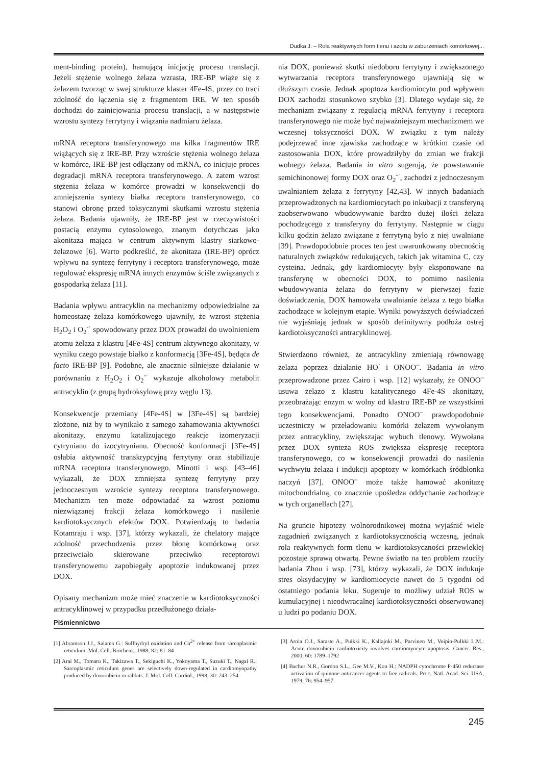Dudka J. – Rola reaktywnych form tlenu i azotu w zaburzeniach komórkowej...
ment-binding protein), hamującą inicjację procesu translacji. Jeżeli stężenie wolnego żelaza wzrasta, IRE-BP wiąże się z żelazem tworząc w swej strukturze klaster 4Fe-4S, przez co traci zdolność do łączenia się z fragmentem IRE. W ten sposób dochodzi do zainicjowania procesu translacji, a w następstwie wzrostu syntezy ferrytyny i wiązania nadmiaru żelaza.
mRNA receptora transferynowego ma kilka fragmentów IRE wiążących się z IRE-BP. Przy wzroście stężenia wolnego żelaza w komórce, IRE-BP jest odłączany od mRNA, co inicjuje proces degradacji mRNA receptora transferynowego. A zatem wzrost stężenia żelaza w komórce prowadzi w konsekwencji do zmniejszenia syntezy białka receptora transferynowego, co stanowi obronę przed toksycznymi skutkami wzrostu stężenia żelaza. Badania ujawniły, że IRE-BP jest w rzeczywistości postacią enzymu cytosolowego, znanym dotychczas jako akonitaza mająca w centrum aktywnym klastry siarkowo-żelazowe [6]. Warto podkreślić, że akonitaza (IRE-BP) oprócz wpływu na syntezę ferrytyny i receptora transferynowego, może regulować ekspresję mRNA innych enzymów ściśle związanych z gospodarką żelaza [11].
Badania wpływu antracyklin na mechanizmy odpowiedzialne za homeostazę żelaza komórkowego ujawniły, że wzrost stężenia H<sub>2</sub>O<sub>2</sub> i O<sub>2</sub><sup>-·</sup> spowodowany przez DOX prowadzi do uwolnieniem atomu żelaza z klastru [4Fe-4S] centrum aktywnego akonitazy, w wyniku czego powstaje białko z konformacją [3Fe-4S], będąca de facto IRE-BP [9]. Podobne, ale znacznie silniejsze działanie w porównaniu z H<sub>2</sub>O<sub>2</sub> i O<sub>2</sub><sup>-·</sup> wykazuje alkoholowy metabolit antracyklin (z grupą hydroksylową przy węglu 13).
Konsekwencje przemiany [4Fe-4S] w [3Fe-4S] są bardziej złożone, niż by to wynikało z samego zahamowania aktywności akonitazy, enzymu katalizującego reakcje izomeryzacji cytrynianu do izocytrynianu. Obecność konformacji [3Fe-4S] osłabia aktywność transkrypcyjną ferrytyny oraz stabilizuje mRNA receptora transferynowego. Minotti i wsp. [43–46] wykazali, że DOX zmniejsza syntezę ferrytyny przy jednoczesnym wzroście syntezy receptora transferynowego. Mechanizm ten może odpowiadać za wzrost poziomu niezwiązanej frakcji żelaza komórkowego i nasilenie kardiotoksycznych efektów DOX. Potwierdzają to badania Kotamraju i wsp. [37], którzy wykazali, że chelatory mające zdolność przechodzenia przez błonę komórkową oraz przeciwciało skierowane przeciwko receptorowi transferynowemu zapobiegały apoptozie indukowanej przez DOX.
Opisany mechanizm może mieć znaczenie w kardiotoksyczności antracyklinowej w przypadku przedłużonego działa-
nia DOX, ponieważ skutki niedoboru ferrytyny i zwiększonego wytwarzania receptora transferynowego ujawniają się w dłuższym czasie. Jednak apoptoza kardiomiocytu pod wpływem DOX zachodzi stosunkowo szybko [3]. Dlatego wydaje się, że mechanizm związany z regulacją mRNA ferrytyny i receptora transferynowego nie może być najważniejszym mechanizmem we wczesnej toksyczności DOX. W związku z tym należy podejrzewać inne zjawiska zachodzące w krótkim czasie od zastosowania DOX, które prowadziłyby do zmian we frakcji wolnego żelaza. Badania in vitro sugerują, że powstawanie semichinonowej formy DOX oraz O<sub>2</sub><sup>-·</sup>, zachodzi z jednoczesnym uwalnianiem żelaza z ferrytyny [42,43]. W innych badaniach przeprowadzonych na kardiomiocytach po inkubacji z transferyną zaobserwowano wbudowywanie bardzo dużej ilości żelaza pochodzącego z transferyny do ferrytyny. Następnie w ciągu kilku godzin żelazo związane z ferrytyną było z niej uwalniane [39]. Prawdopodobnie proces ten jest uwarunkowany obecnością naturalnych związków redukujących, takich jak witamina C, czy cysteina. Jednak, gdy kardiomiocyty były eksponowane na transferynę w obecności DOX, to pomimo nasilenia wbudowywania żelaza do ferrytyny w pierwszej fazie doświadczenia, DOX hamowała uwalnianie żelaza z tego białka zachodzące w kolejnym etapie. Wyniki powyższych doświadczeń nie wyjaśniają jednak w sposób definitywny podłoża ostrej kardiotoksyczności antracyklinowej.
Stwierdzono również, że antracykliny zmieniają równowagę żelaza poprzez działanie HO<sup>·</sup> i ONOO<sup>–</sup>. Badania in vitro przeprowadzone przez Cairo i wsp. [12] wykazały, że ONOO<sup>–</sup> usuwa żelazo z klastru katalitycznego 4Fe-4S akonitazy, przeobrażając enzym w wolny od klastru IRE-BP ze wszystkimi tego konsekwencjami. Ponadto ONOO<sup>–</sup> prawdopodobnie uczestniczy w przeładowaniu komórki żelazem wywołanym przez antracykliny, zwiększając wybuch tlenowy. Wywołana przez DOX synteza ROS zwiększa ekspresję receptora transferynowego, co w konsekwencji prowadzi do nasilenia wychwytu żelaza i indukcji apoptozy w komórkach śródbłonka naczyń [37]. ONOO<sup>–</sup> może także hamować akonitazę mitochondrialną, co znacznie upośledza oddychanie zachodzące w tych organellach [27].
Na gruncie hipotezy wolnorodnikowej można wyjaśnić wiele zagadnień związanych z kardiotoksycznością wczesną, jednak rola reaktywnych form tlenu w kardiotoksyczności przewlekłej pozostaje sprawą otwartą. Pewne światło na ten problem rzuciły badania Zhou i wsp. [73], którzy wykazali, że DOX indukuje stres oksydacyjny w kardiomiocycie nawet do 5 tygodni od ostatniego podania leku. Sugeruje to możliwy udział ROS w kumulacyjnej i nieodwracalnej kardiotoksyczności obserwowanej u ludzi po podaniu DOX.
Piśmiennictwo
[1] Abramson J.J., Salama G.: Sulfhydryl oxidation and Ca<sup>2+</sup> release from sarcoplasmic reticulum. Mol. Cell. Biochem., 1988; 82: 81–84
[2] Arai M., Tomaru K., Takizawa T., Sekiguchi K., Yokoyama T., Suzuki T., Nagai R.: Sarcoplasmic reticulum genes are selectively down-regulated in cardiomyopathy produced by doxorubicin in rabbits. J. Mol. Cell. Cardiol., 1998; 30: 243–254
[3] Arola O.J., Saraste A., Pulkki K., Kallajoki M., Parvinen M., Voipio-Pulkki L.M.: Acute doxorubicin cardiotoxicity involves cardiomyocyte apoptosis. Cancer. Res., 2000; 60: 1789–1792
[4] Bachur N.R., Gordon S.L., Gee M.V., Kon H.: NADPH cytochrome P-450 reductase activation of quinone anticancer agents to free radicals. Proc. Natl. Acad. Sci. USA, 1979; 76: 954–957
245